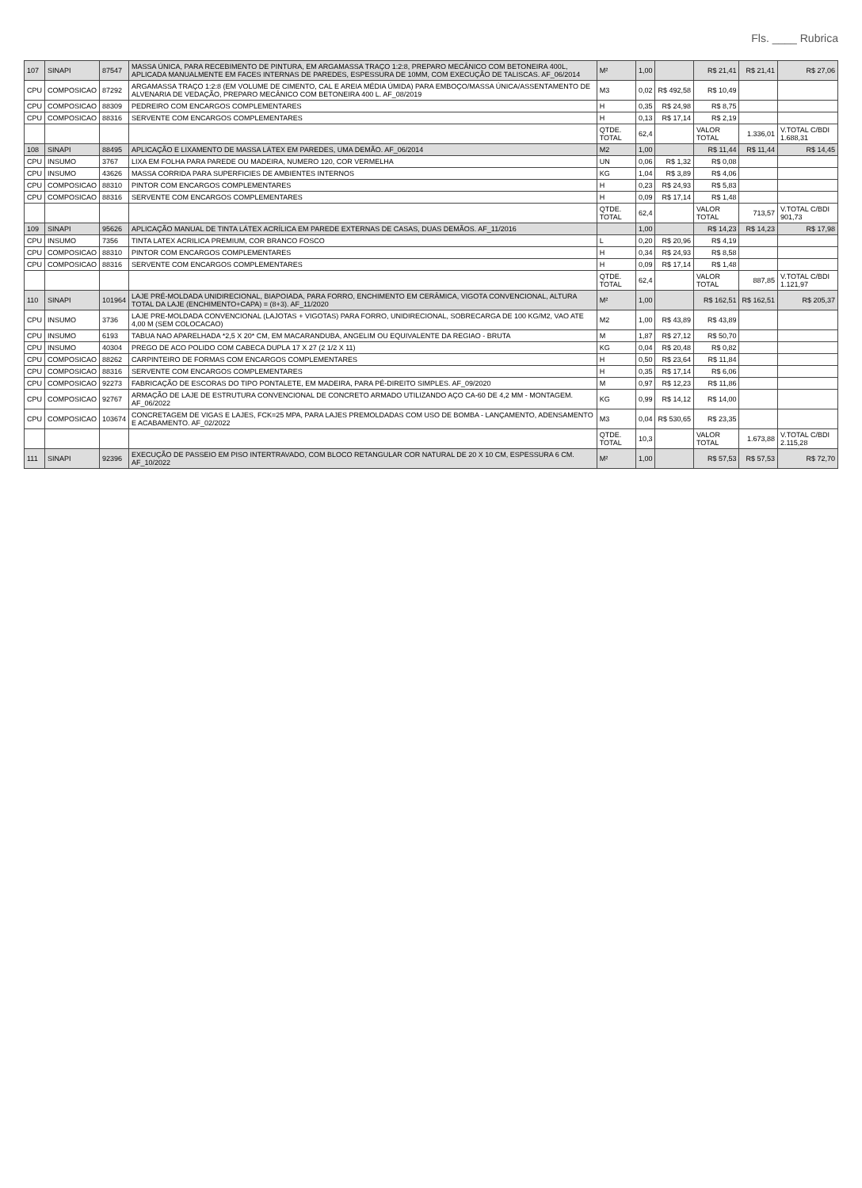Fls. ____ Rubrica
| 107 | SINAPI | 87547 | MASSA ÚNICA, PARA RECEBIMENTO DE PINTURA, EM ARGAMASSA TRAÇO 1:2:8, PREPARO MECÂNICO COM BETONEIRA 400L, APLICADA MANUALMENTE EM FACES INTERNAS DE PAREDES, ESPESSURA DE 10MM, COM EXECUÇÃO DE TALISCAS. AF_06/2014 | M² | 1,00 | | R$ 21,41 | R$ 21,41 | R$ 27,06 |
| CPU | COMPOSICAO | 87292 | ARGAMASSA TRAÇO 1:2:8 (EM VOLUME DE CIMENTO, CAL E AREIA MÉDIA ÚMIDA) PARA EMBOÇO/MASSA ÚNICA/ASSENTAMENTO DE ALVENARIA DE VEDAÇÃO, PREPARO MECÂNICO COM BETONEIRA 400 L. AF_08/2019 | M3 | 0,02 | R$ 492,58 | R$ 10,49 | | |
| CPU | COMPOSICAO | 88309 | PEDREIRO COM ENCARGOS COMPLEMENTARES | H | 0,35 | R$ 24,98 | R$ 8,75 | | |
| CPU | COMPOSICAO | 88316 | SERVENTE COM ENCARGOS COMPLEMENTARES | H | 0,13 | R$ 17,14 | R$ 2,19 | | |
| | | | | QTDE. TOTAL | 62,4 | | VALOR TOTAL | 1.336,01 | V.TOTAL C/BDI 1.688,31 |
| 108 | SINAPI | 88495 | APLICAÇÃO E LIXAMENTO DE MASSA LÁTEX EM PAREDES, UMA DEMÃO. AF_06/2014 | M2 | 1,00 | | R$ 11,44 | R$ 11,44 | R$ 14,45 |
| CPU | INSUMO | 3767 | LIXA EM FOLHA PARA PAREDE OU MADEIRA, NUMERO 120, COR VERMELHA | UN | 0,06 | R$ 1,32 | R$ 0,08 | | |
| CPU | INSUMO | 43626 | MASSA CORRIDA PARA SUPERFICIES DE AMBIENTES INTERNOS | KG | 1,04 | R$ 3,89 | R$ 4,06 | | |
| CPU | COMPOSICAO | 88310 | PINTOR COM ENCARGOS COMPLEMENTARES | H | 0,23 | R$ 24,93 | R$ 5,83 | | |
| CPU | COMPOSICAO | 88316 | SERVENTE COM ENCARGOS COMPLEMENTARES | H | 0,09 | R$ 17,14 | R$ 1,48 | | |
| | | | | QTDE. TOTAL | 62,4 | | VALOR TOTAL | 713,57 | V.TOTAL C/BDI 901,73 |
| 109 | SINAPI | 95626 | APLICAÇÃO MANUAL DE TINTA LÁTEX ACRÍLICA EM PAREDE EXTERNAS DE CASAS, DUAS DEMÃOS. AF_11/2016 | | 1,00 | | R$ 14,23 | R$ 14,23 | R$ 17,98 |
| CPU | INSUMO | 7356 | TINTA LATEX ACRILICA PREMIUM, COR BRANCO FOSCO | L | 0,20 | R$ 20,96 | R$ 4,19 | | |
| CPU | COMPOSICAO | 88310 | PINTOR COM ENCARGOS COMPLEMENTARES | H | 0,34 | R$ 24,93 | R$ 8,58 | | |
| CPU | COMPOSICAO | 88316 | SERVENTE COM ENCARGOS COMPLEMENTARES | H | 0,09 | R$ 17,14 | R$ 1,48 | | |
| | | | | QTDE. TOTAL | 62,4 | | VALOR TOTAL | 887,85 | V.TOTAL C/BDI 1.121,97 |
| 110 | SINAPI | 101964 | LAJE PRÉ-MOLDADA UNIDIRECIONAL, BIAPOIADA, PARA FORRO, ENCHIMENTO EM CERÂMICA, VIGOTA CONVENCIONAL, ALTURA TOTAL DA LAJE (ENCHIMENTO+CAPA) = (8+3). AF_11/2020 | M² | 1,00 | | R$ 162,51 | R$ 162,51 | R$ 205,37 |
| CPU | INSUMO | 3736 | LAJE PRE-MOLDADA CONVENCIONAL (LAJOTAS + VIGOTAS) PARA FORRO, UNIDIRECIONAL, SOBRECARGA DE 100 KG/M2, VAO ATE 4,00 M (SEM COLOCACAO) | M2 | 1,00 | R$ 43,89 | R$ 43,89 | | |
| CPU | INSUMO | 6193 | TABUA NAO APARELHADA *2,5 X 20* CM, EM MACARANDUBA, ANGELIM OU EQUIVALENTE DA REGIAO - BRUTA | M | 1,87 | R$ 27,12 | R$ 50,70 | | |
| CPU | INSUMO | 40304 | PREGO DE ACO POLIDO COM CABECA DUPLA 17 X 27 (2 1/2 X 11) | KG | 0,04 | R$ 20,48 | R$ 0,82 | | |
| CPU | COMPOSICAO | 88262 | CARPINTEIRO DE FORMAS COM ENCARGOS COMPLEMENTARES | H | 0,50 | R$ 23,64 | R$ 11,84 | | |
| CPU | COMPOSICAO | 88316 | SERVENTE COM ENCARGOS COMPLEMENTARES | H | 0,35 | R$ 17,14 | R$ 6,06 | | |
| CPU | COMPOSICAO | 92273 | FABRICAÇÃO DE ESCORAS DO TIPO PONTALETE, EM MADEIRA, PARA PÉ-DIREITO SIMPLES. AF_09/2020 | M | 0,97 | R$ 12,23 | R$ 11,86 | | |
| CPU | COMPOSICAO | 92767 | ARMAÇÃO DE LAJE DE ESTRUTURA CONVENCIONAL DE CONCRETO ARMADO UTILIZANDO AÇO CA-60 DE 4,2 MM - MONTAGEM. AF_06/2022 | KG | 0,99 | R$ 14,12 | R$ 14,00 | | |
| CPU | COMPOSICAO | 103674 | CONCRETAGEM DE VIGAS E LAJES, FCK=25 MPA, PARA LAJES PREMOLDADAS COM USO DE BOMBA - LANÇAMENTO, ADENSAMENTO E ACABAMENTO. AF_02/2022 | M3 | 0,04 | R$ 530,65 | R$ 23,35 | | |
| | | | | QTDE. TOTAL | 10,3 | | VALOR TOTAL | 1.673,88 | V.TOTAL C/BDI 2.115,28 |
| 111 | SINAPI | 92396 | EXECUÇÃO DE PASSEIO EM PISO INTERTRAVADO, COM BLOCO RETANGULAR COR NATURAL DE 20 X 10 CM, ESPESSURA 6 CM. AF_10/2022 | M² | 1,00 | | R$ 57,53 | R$ 57,53 | R$ 72,70 |